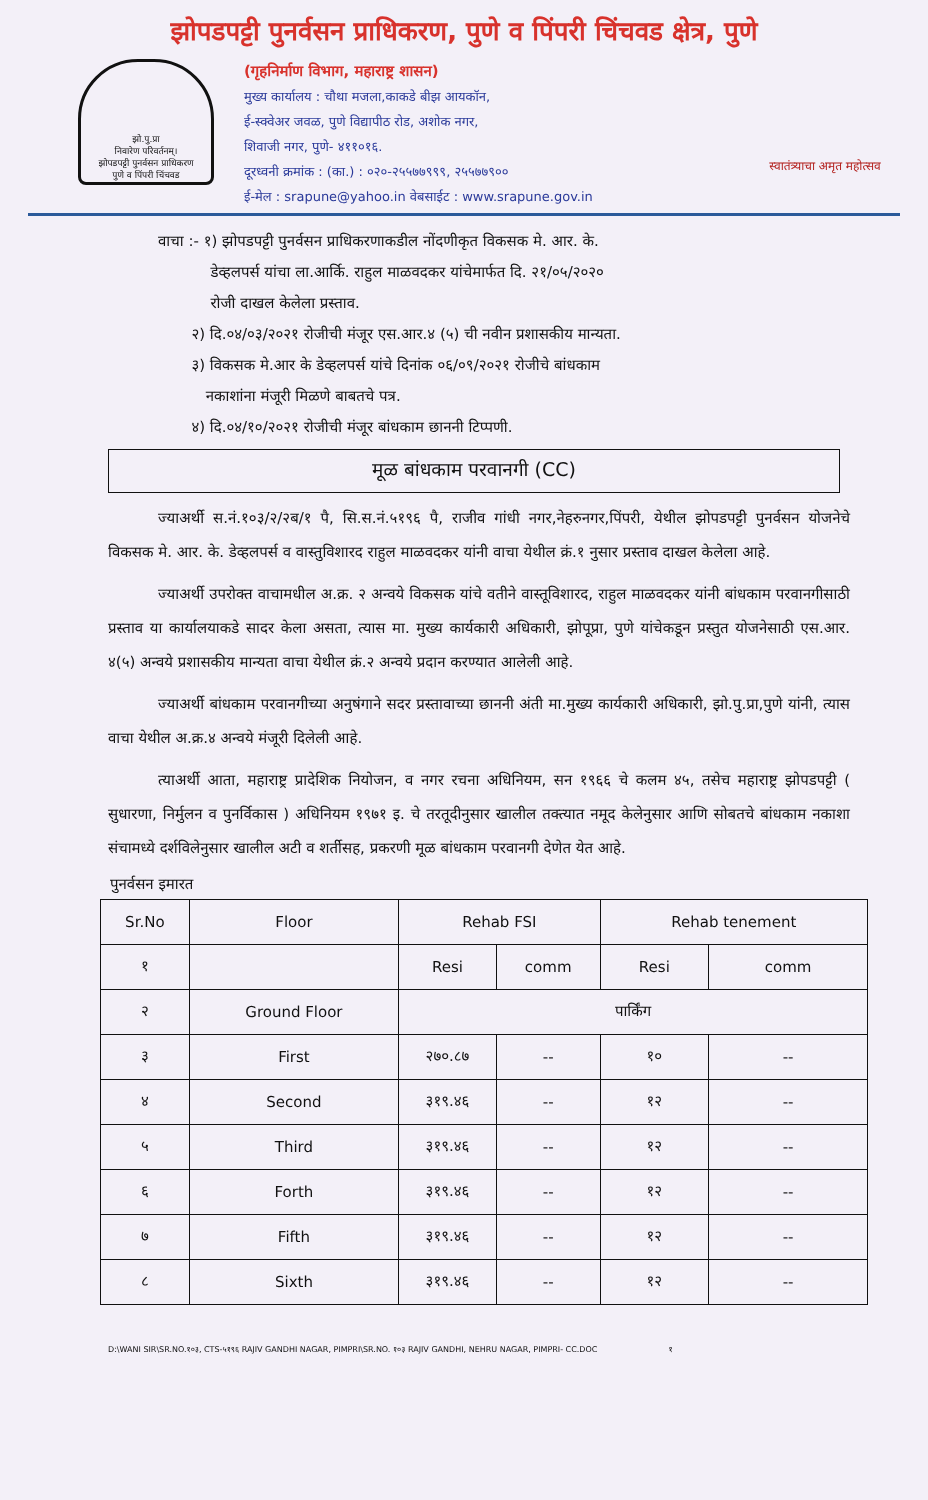झोपडपट्टी पुनर्वसन प्राधिकरण, पुणे व पिंपरी चिंचवड क्षेत्र, पुणे
झो.पु.प्रा
निवारेण परिवर्तनम्।
झोपडपट्टी पुनर्वसन प्राधिकरण
पुणे व पिंपरी चिंचवड
(गृहनिर्माण विभाग, महाराष्ट्र शासन)
मुख्य कार्यालय : चौथा मजला,काकडे बीझ आयकॉन,
ई-स्क्वेअर जवळ, पुणे विद्यापीठ रोड, अशोक नगर,
शिवाजी नगर, पुणे- ४११०१६.
दूरध्वनी क्रमांक : (का.) : ०२०-२५५७७९९९, २५५७७९००
ई-मेल : srapune@yahoo.in वेबसाईट : www.srapune.gov.in
स्वातंत्र्याचा अमृत महोत्सव
वाचा :- १) झोपडपट्टी पुनर्वसन प्राधिकरणाकडील नोंदणीकृत विकसक मे. आर. के.
डेव्हलपर्स यांचा ला.आर्कि. राहुल माळवदकर यांचेमार्फत दि. २१/०५/२०२०
रोजी दाखल केलेला प्रस्ताव.
२) दि.०४/०३/२०२१ रोजीची मंजूर एस.आर.४ (५) ची नवीन प्रशासकीय मान्यता.
३) विकसक मे.आर के डेव्हलपर्स यांचे दिनांक ०६/०९/२०२१ रोजीचे बांधकाम
नकाशांना मंजूरी मिळणे बाबतचे पत्र.
४) दि.०४/१०/२०२१ रोजीची मंजूर बांधकाम छाननी टिप्पणी.
मूळ बांधकाम परवानगी (CC)
ज्याअर्थी स.नं.१०३/२/२ब/१ पै, सि.स.नं.५१९६ पै, राजीव गांधी नगर,नेहरुनगर,पिंपरी, येथील झोपडपट्टी पुनर्वसन योजनेचे विकसक मे. आर. के. डेव्हलपर्स व वास्तुविशारद राहुल माळवदकर यांनी वाचा येथील क्रं.१ नुसार प्रस्ताव दाखल केलेला आहे.
ज्याअर्थी उपरोक्त वाचामधील अ.क्र. २ अन्वये विकसक यांचे वतीने वास्तूविशारद, राहुल माळवदकर यांनी बांधकाम परवानगीसाठी प्रस्ताव या कार्यालयाकडे सादर केला असता, त्यास मा. मुख्य कार्यकारी अधिकारी, झोपूप्रा, पुणे यांचेकडून प्रस्तुत योजनेसाठी एस.आर. ४(५) अन्वये प्रशासकीय मान्यता वाचा येथील क्रं.२ अन्वये प्रदान करण्यात आलेली आहे.
ज्याअर्थी बांधकाम परवानगीच्या अनुषंगाने सदर प्रस्तावाच्या छाननी अंती मा.मुख्य कार्यकारी अधिकारी, झो.पु.प्रा,पुणे यांनी, त्यास वाचा येथील अ.क्र.४ अन्वये मंजूरी दिलेली आहे.
त्याअर्थी आता, महाराष्ट्र प्रादेशिक नियोजन, व नगर रचना अधिनियम, सन १९६६ चे कलम ४५, तसेच महाराष्ट्र झोपडपट्टी ( सुधारणा, निर्मुलन व पुनर्विकास ) अधिनियम १९७१ इ. चे तरतूदीनुसार खालील तक्त्यात नमूद केलेनुसार आणि सोबतचे बांधकाम नकाशा संचामध्ये दर्शविलेनुसार खालील अटी व शर्तीसह, प्रकरणी मूळ बांधकाम परवानगी देणेत येत आहे.
पुनर्वसन इमारत
| Sr.No | Floor | Rehab FSI | | Rehab tenement | |
| --- | --- | --- | --- | --- | --- |
| १ | | Resi | comm | Resi | comm |
| २ | Ground Floor | पार्किंग | | | |
| ३ | First | २७०.८७ | -- | १० | -- |
| ४ | Second | ३१९.४६ | -- | १२ | -- |
| ५ | Third | ३१९.४६ | -- | १२ | -- |
| ६ | Forth | ३१९.४६ | -- | १२ | -- |
| ७ | Fifth | ३१९.४६ | -- | १२ | -- |
| ८ | Sixth | ३१९.४६ | -- | १२ | -- |
D:\WANI SIR\SR.NO.१०३, CTS-५१९६ RAJIV GANDHI NAGAR, PIMPRI\SR.NO. १०३ RAJIV GANDHI, NEHRU NAGAR, PIMPRI- CC.DOC १